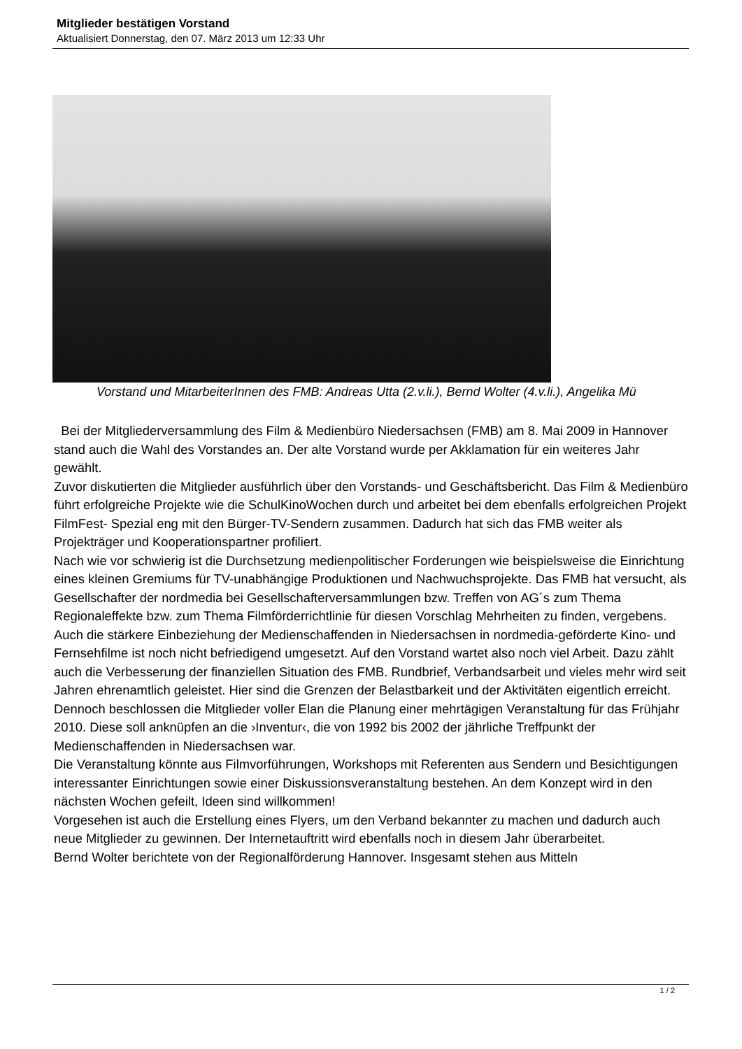Mitglieder bestätigen Vorstand
Aktualisiert Donnerstag, den 07. März 2013 um 12:33 Uhr
Vorstand und MitarbeiterInnen des FMB: Andreas Utta (2.v.li.), Bernd Wolter (4.v.li.), Angelika Mü
Bei der Mitgliederversammlung des Film & Medienbüro Niedersachsen (FMB) am 8. Mai 2009 in Hannover stand auch die Wahl des Vorstandes an. Der alte Vorstand wurde per Akklamation für ein weiteres Jahr gewählt.
Zuvor diskutierten die Mitglieder ausführlich über den Vorstands- und Geschäftsbericht. Das Film & Medienbüro führt erfolgreiche Projekte wie die SchulKinoWochen durch und arbeitet bei dem ebenfalls erfolgreichen Projekt FilmFest- Spezial eng mit den Bürger-TV-Sendern zusammen. Dadurch hat sich das FMB weiter als Projekträger und Kooperationspartner profiliert.
Nach wie vor schwierig ist die Durchsetzung medienpolitischer Forderungen wie beispielsweise die Einrichtung eines kleinen Gremiums für TV-unabhängige Produktionen und Nachwuchsprojekte. Das FMB hat versucht, als Gesellschafter der nordmedia bei Gesellschafterversammlungen bzw. Treffen von AG´s zum Thema Regionaleffekte bzw. zum Thema Filmförderrichtlinie für diesen Vorschlag Mehrheiten zu finden, vergebens. Auch die stärkere Einbeziehung der Medienschaffenden in Niedersachsen in nordmedia-geförderte Kino- und Fernsehfilme ist noch nicht befriedigend umgesetzt. Auf den Vorstand wartet also noch viel Arbeit. Dazu zählt auch die Verbesserung der finanziellen Situation des FMB. Rundbrief, Verbandsarbeit und vieles mehr wird seit Jahren ehrenamtlich geleistet. Hier sind die Grenzen der Belastbarkeit und der Aktivitäten eigentlich erreicht. Dennoch beschlossen die Mitglieder voller Elan die Planung einer mehrtägigen Veranstaltung für das Frühjahr 2010. Diese soll anknüpfen an die ›Inventur‹, die von 1992 bis 2002 der jährliche Treffpunkt der Medienschaffenden in Niedersachsen war.
Die Veranstaltung könnte aus Filmvorführungen, Workshops mit Referenten aus Sendern und Besichtigungen interessanter Einrichtungen sowie einer Diskussionsveranstaltung bestehen. An dem Konzept wird in den nächsten Wochen gefeilt, Ideen sind willkommen!
Vorgesehen ist auch die Erstellung eines Flyers, um den Verband bekannter zu machen und dadurch auch neue Mitglieder zu gewinnen. Der Internetauftritt wird ebenfalls noch in diesem Jahr überarbeitet.
Bernd Wolter berichtete von der Regionalförderung Hannover. Insgesamt stehen aus Mitteln
1 / 2